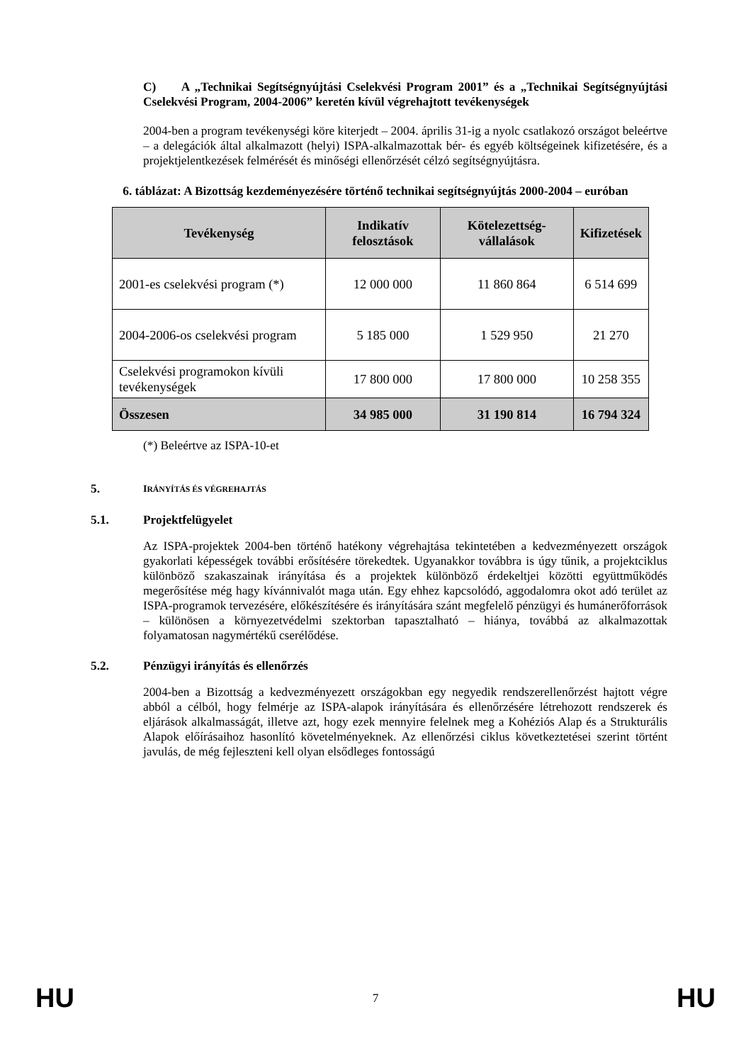C) A „Technikai Segítségnyújtási Cselekvési Program 2001” és a „Technikai Segítségnyújtási Cselekvési Program, 2004-2006” keretén kívül végrehajtott tevékenységek
2004-ben a program tevékenységi köre kiterjedt – 2004. április 31-ig a nyolc csatlakozó országot beleértve – a delegációk által alkalmazott (helyi) ISPA-alkalmazottak bér- és egyéb költségeinek kifizetésére, és a projektjelentkezések felmérését és minőségi ellenőrzését célzó segítségnyújtásra.
6. táblázat: A Bizottság kezdeményezésére történő technikai segítségnyújtás 2000-2004 – euróban
| Tevékenység | Indikatív felosztások | Kötelezettség-vállalások | Kifizetések |
| --- | --- | --- | --- |
| 2001-es cselekvési program (*) | 12 000 000 | 11 860 864 | 6 514 699 |
| 2004-2006-os cselekvési program | 5 185 000 | 1 529 950 | 21 270 |
| Cselekvési programokon kívüli tevékenységek | 17 800 000 | 17 800 000 | 10 258 355 |
| Összesen | 34 985 000 | 31 190 814 | 16 794 324 |
(*) Beleértve az ISPA-10-et
5. IRÁNYÍTÁS ÉS VÉGREHAJTÁS
5.1. Projektfelügyelet
Az ISPA-projektek 2004-ben történő hatékony végrehajtása tekintetében a kedvezményezett országok gyakorlati képességek további erősítésére törekedtek. Ugyanakkor továbbra is úgy tűnik, a projektciklus különböző szakaszainak irányítása és a projektek különböző érdekeltjei közötti együttműködés megerősítése még hagy kívánnivalót maga után. Egy ehhez kapcsolódó, aggodalomra okot adó terület az ISPA-programok tervezésére, előkészítésére és irányítására szánt megfelelő pénzügyi és humánerőforrások – különösen a környezetvédelmi szektorban tapasztalható – hiánya, továbbá az alkalmazottak folyamatosan nagymértékű cserélődése.
5.2. Pénzügyi irányítás és ellenőrzés
2004-ben a Bizottság a kedvezményezett országokban egy negyedik rendszerellenőrzést hajtott végre abból a célból, hogy felmérje az ISPA-alapok irányítására és ellenőrzésére létrehozott rendszerek és eljárások alkalmasságát, illetve azt, hogy ezek mennyire felelnek meg a Kohéziós Alap és a Strukturális Alapok előírásaihoz hasonlító követelményeknek. Az ellenőrzési ciklus következtetései szerint történt javulás, de még fejleszteni kell olyan elsődleges fontosságú
HU 7 HU